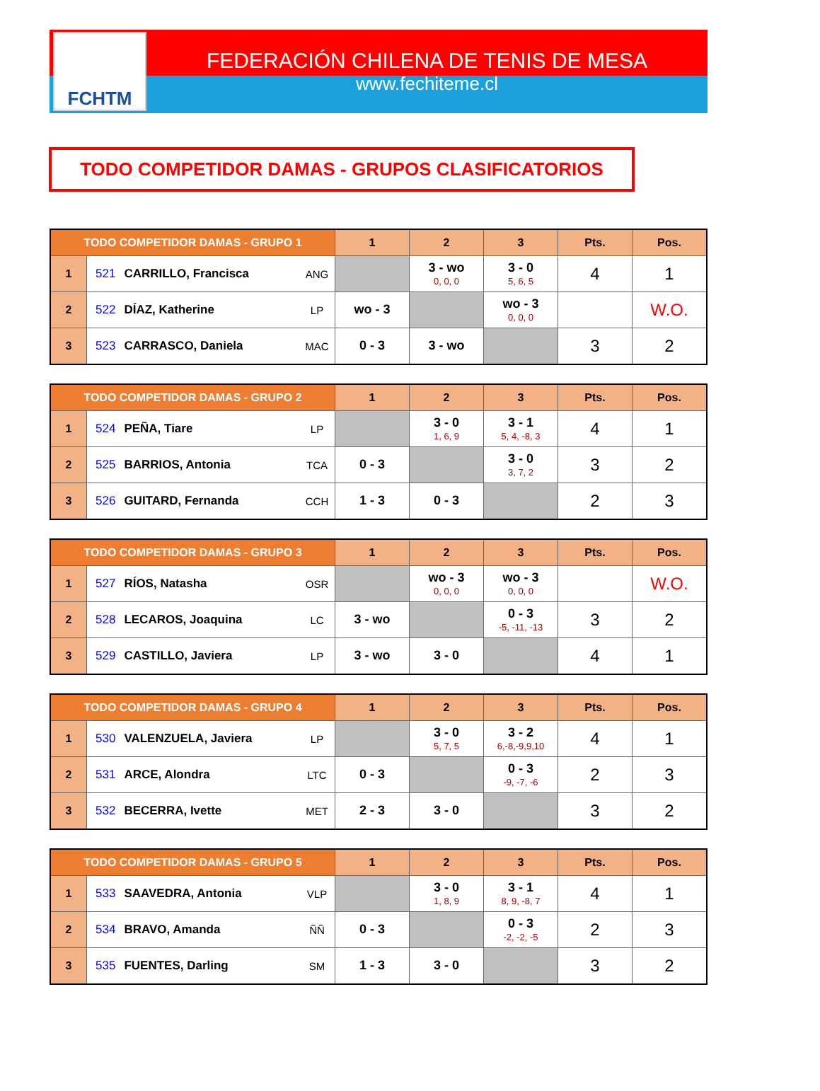FCHTM
FEDERACIÓN CHILENA DE TENIS DE MESA
www.fechiteme.cl
TODO COMPETIDOR DAMAS - GRUPOS CLASIFICATORIOS
| TODO COMPETIDOR DAMAS - GRUPO 1 | | | 1 | 2 | 3 | Pts. | Pos. |
| --- | --- | --- | --- | --- | --- | --- | --- |
| 1 | 521 CARRILLO, Francisca | ANG | | 3 - wo 0, 0, 0 | 3 - 0 5, 6, 5 | 4 | 1 |
| 2 | 522 DÍAZ, Katherine | LP | wo - 3 | | wo - 3 0, 0, 0 | | W.O. |
| 3 | 523 CARRASCO, Daniela | MAC | 0 - 3 | 3 - wo | | 3 | 2 |
| TODO COMPETIDOR DAMAS - GRUPO 2 | | | 1 | 2 | 3 | Pts. | Pos. |
| --- | --- | --- | --- | --- | --- | --- | --- |
| 1 | 524 PEÑA, Tiare | LP | | 3 - 0 1, 6, 9 | 3 - 1 5, 4, -8, 3 | 4 | 1 |
| 2 | 525 BARRIOS, Antonia | TCA | 0 - 3 | | 3 - 0 3, 7, 2 | 3 | 2 |
| 3 | 526 GUITARD, Fernanda | CCH | 1 - 3 | 0 - 3 | | 2 | 3 |
| TODO COMPETIDOR DAMAS - GRUPO 3 | | | 1 | 2 | 3 | Pts. | Pos. |
| --- | --- | --- | --- | --- | --- | --- | --- |
| 1 | 527 RÍOS, Natasha | OSR | | wo - 3 0, 0, 0 | wo - 3 0, 0, 0 | | W.O. |
| 2 | 528 LECAROS, Joaquina | LC | 3 - wo | | 0 - 3 -5, -11, -13 | 3 | 2 |
| 3 | 529 CASTILLO, Javiera | LP | 3 - wo | 3 - 0 | | 4 | 1 |
| TODO COMPETIDOR DAMAS - GRUPO 4 | | | 1 | 2 | 3 | Pts. | Pos. |
| --- | --- | --- | --- | --- | --- | --- | --- |
| 1 | 530 VALENZUELA, Javiera | LP | | 3 - 0 5, 7, 5 | 3 - 2 6,-8,-9,9,10 | 4 | 1 |
| 2 | 531 ARCE, Alondra | LTC | 0 - 3 | | 0 - 3 -9, -7, -6 | 2 | 3 |
| 3 | 532 BECERRA, Ivette | MET | 2 - 3 | 3 - 0 | | 3 | 2 |
| TODO COMPETIDOR DAMAS - GRUPO 5 | | | 1 | 2 | 3 | Pts. | Pos. |
| --- | --- | --- | --- | --- | --- | --- | --- |
| 1 | 533 SAAVEDRA, Antonia | VLP | | 3 - 0 1, 8, 9 | 3 - 1 8, 9, -8, 7 | 4 | 1 |
| 2 | 534 BRAVO, Amanda | ÑÑ | 0 - 3 | | 0 - 3 -2, -2, -5 | 2 | 3 |
| 3 | 535 FUENTES, Darling | SM | 1 - 3 | 3 - 0 | | 3 | 2 |